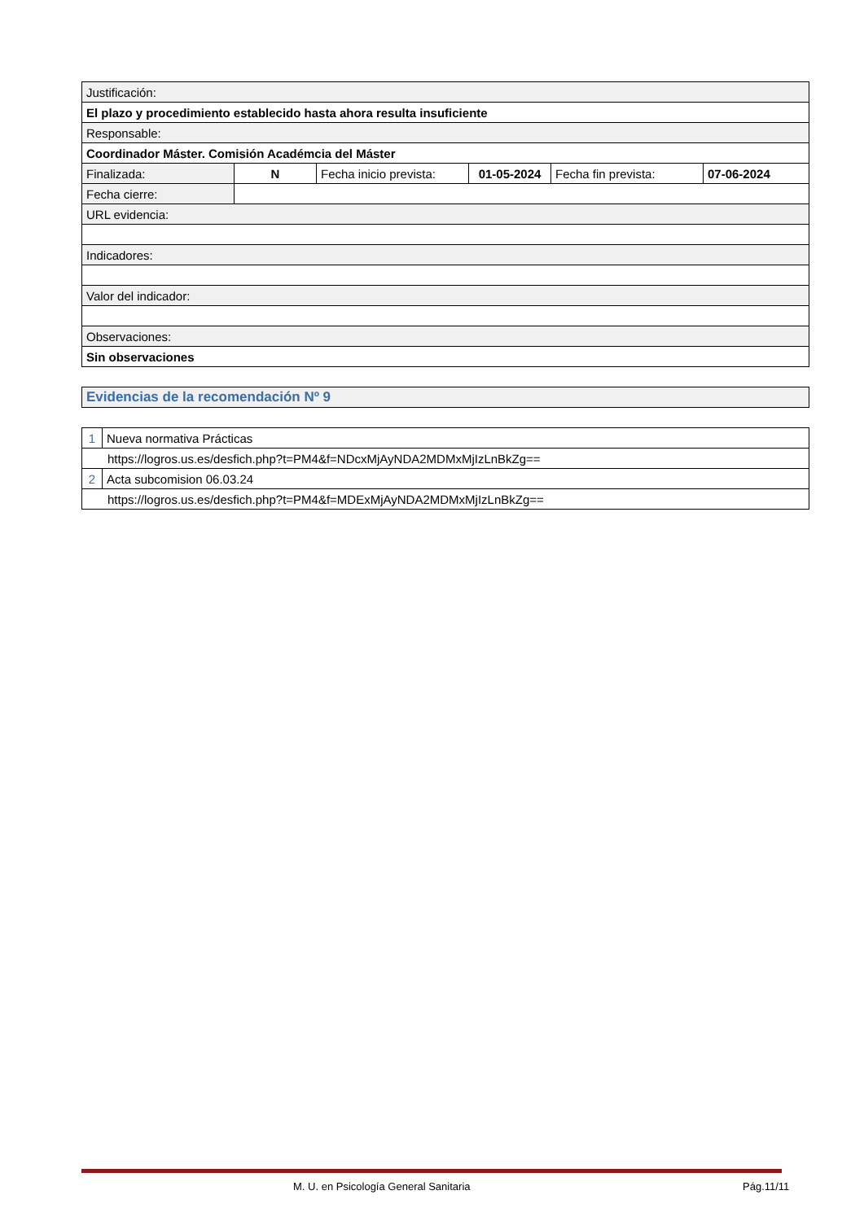| Justificación: | | | | | |
| El plazo y procedimiento establecido hasta ahora resulta insuficiente | | | | | |
| Responsable: | | | | | |
| Coordinador Máster. Comisión Académcia del Máster | | | | | |
| Finalizada: | N | Fecha inicio prevista: | 01-05-2024 | Fecha fin prevista: | 07-06-2024 |
| Fecha cierre: | | | | | |
| URL evidencia: | | | | | |
| Indicadores: | | | | | |
| Valor del indicador: | | | | | |
| Observaciones: | | | | | |
| Sin observaciones | | | | | |
Evidencias de la recomendación Nº 9
| 1 | Nueva normativa Prácticas |
| https://logros.us.es/desfich.php?t=PM4&f=NDcxMjAyNDA2MDMxMjIzLnBkZg== | |
| 2 | Acta subcomision 06.03.24 |
| https://logros.us.es/desfich.php?t=PM4&f=MDExMjAyNDA2MDMxMjIzLnBkZg== | |
M. U. en Psicología General Sanitaria
Pág.11/11